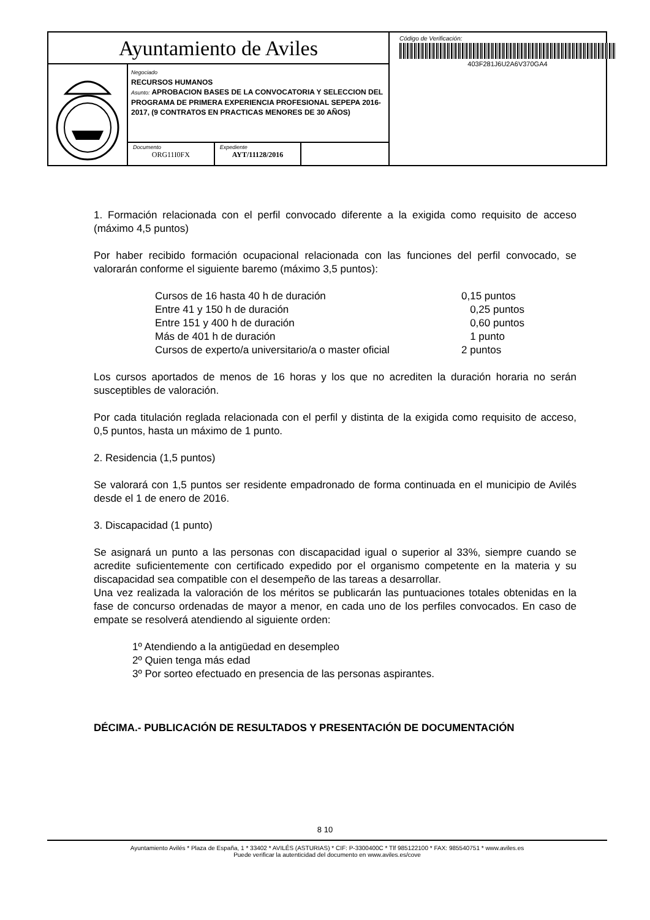Ayuntamiento de Aviles
Negociado
RECURSOS HUMANOS
Asunto: APROBACION BASES DE LA CONVOCATORIA Y SELECCION DEL PROGRAMA DE PRIMERA EXPERIENCIA PROFESIONAL SEPEPA 2016-2017, (9 CONTRATOS EN PRACTICAS MENORES DE 30 AÑOS)
Documento
ORG11I0FX
Expediente
AYT/11128/2016
Código de Verificación:
403F281J6U2A6V370GA4
1. Formación relacionada con el perfil convocado diferente a la exigida como requisito de acceso (máximo 4,5 puntos)
Por haber recibido formación ocupacional relacionada con las funciones del perfil convocado, se valorarán conforme el siguiente baremo (máximo 3,5 puntos):
| Cursos de 16 hasta 40 h de duración | 0,15 puntos |
| Entre 41 y 150 h de duración | 0,25 puntos |
| Entre 151 y 400 h de duración | 0,60 puntos |
| Más de 401 h de duración | 1 punto |
| Cursos de experto/a universitario/a o master oficial | 2 puntos |
Los cursos aportados de menos de 16 horas y los que no acrediten la duración horaria no serán susceptibles de valoración.
Por cada titulación reglada relacionada con el perfil y distinta de la exigida como requisito de acceso, 0,5 puntos, hasta un máximo de 1 punto.
2. Residencia (1,5 puntos)
Se valorará con 1,5 puntos ser residente empadronado de forma continuada en el municipio de Avilés desde el 1 de enero de 2016.
3. Discapacidad (1 punto)
Se asignará un punto a las personas con discapacidad igual o superior al 33%, siempre cuando se acredite suficientemente con certificado expedido por el organismo competente en la materia y su discapacidad sea compatible con el desempeño de las tareas a desarrollar.
Una vez realizada la valoración de los méritos se publicarán las puntuaciones totales obtenidas en la fase de concurso ordenadas de mayor a menor, en cada uno de los perfiles convocados. En caso de empate se resolverá atendiendo al siguiente orden:
1º Atendiendo a la antigüedad en desempleo
2º Quien tenga más edad
3º Por sorteo efectuado en presencia de las personas aspirantes.
DÉCIMA.- PUBLICACIÓN DE RESULTADOS Y PRESENTACIÓN DE DOCUMENTACIÓN
8 10
Ayuntamiento Avilés * Plaza de España, 1 * 33402 * AVILÉS (ASTURIAS) * CIF: P-3300400C * Tlf 985122100 * FAX: 985540751 * www.aviles.es
Puede verificar la autenticidad del documento en www.aviles.es/cove